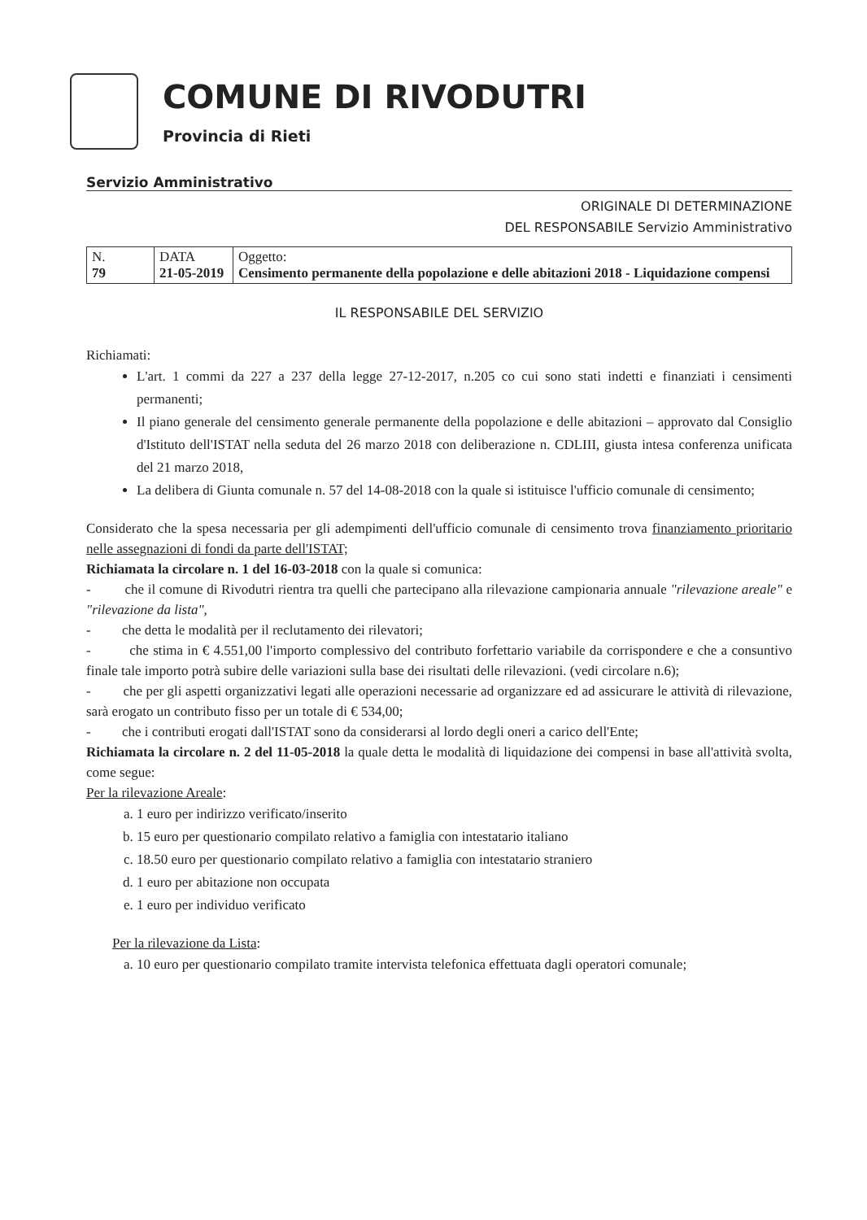COMUNE DI RIVODUTRI
Provincia di Rieti
Servizio Amministrativo
ORIGINALE DI DETERMINAZIONE
DEL RESPONSABILE Servizio Amministrativo
| N. 79 | DATA 21-05-2019 | Oggetto: Censimento permanente della popolazione e delle abitazioni 2018 - Liquidazione compensi |
IL RESPONSABILE DEL SERVIZIO
Richiamati:
L'art. 1 commi da 227 a 237 della legge 27-12-2017, n.205 co cui sono stati indetti e finanziati i censimenti permanenti;
Il piano generale del censimento generale permanente della popolazione e delle abitazioni – approvato dal Consiglio d'Istituto dell'ISTAT nella seduta del 26 marzo 2018 con deliberazione n. CDLIII, giusta intesa conferenza unificata del 21 marzo 2018,
La delibera di Giunta comunale n. 57 del 14-08-2018 con la quale si istituisce l'ufficio comunale di censimento;
Considerato che la spesa necessaria per gli adempimenti dell'ufficio comunale di censimento trova finanziamento prioritario nelle assegnazioni di fondi da parte dell'ISTAT;
Richiamata la circolare n. 1 del 16-03-2018 con la quale si comunica:
- che il comune di Rivodutri rientra tra quelli che partecipano alla rilevazione campionaria annuale "rilevazione areale" e "rilevazione da lista",
- che detta le modalità per il reclutamento dei rilevatori;
- che stima in € 4.551,00 l'importo complessivo del contributo forfettario variabile da corrispondere e che a consuntivo finale tale importo potrà subire delle variazioni sulla base dei risultati delle rilevazioni. (vedi circolare n.6);
- che per gli aspetti organizzativi legati alle operazioni necessarie ad organizzare ed ad assicurare le attività di rilevazione, sarà erogato un contributo fisso per un totale di € 534,00;
- che i contributi erogati dall'ISTAT sono da considerarsi al lordo degli oneri a carico dell'Ente;
Richiamata la circolare n. 2 del 11-05-2018 la quale detta le modalità di liquidazione dei compensi in base all'attività svolta, come segue:
Per la rilevazione Areale:
a. 1 euro per indirizzo verificato/inserito
b. 15 euro per questionario compilato relativo a famiglia con intestatario italiano
c. 18.50 euro per questionario compilato relativo a famiglia con intestatario straniero
d. 1 euro per abitazione non occupata
e. 1 euro per individuo verificato
Per la rilevazione da Lista:
a. 10 euro per questionario compilato tramite intervista telefonica effettuata dagli operatori comunale;